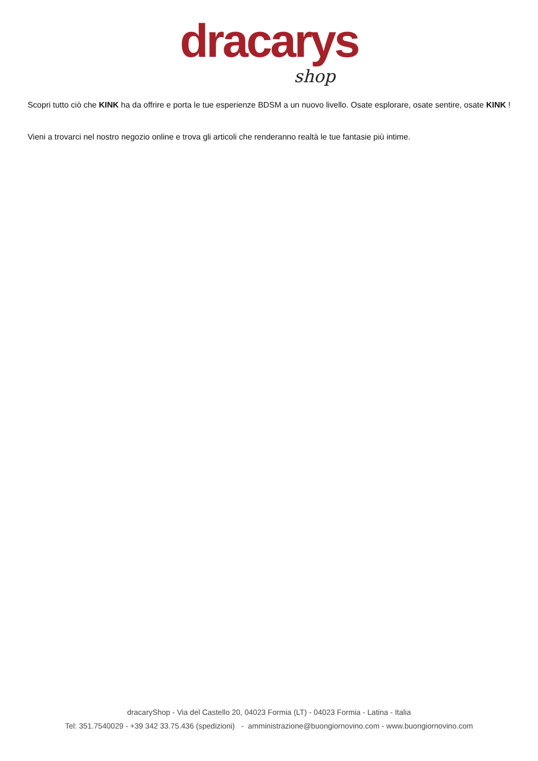dracarys
shop
Scopri tutto ciò che KINK ha da offrire e porta le tue esperienze BDSM a un nuovo livello. Osate esplorare, osate sentire, osate KINK !
Vieni a trovarci nel nostro negozio online e trova gli articoli che renderanno realtà le tue fantasie più intime.
dracaryShop - Via del Castello 20, 04023 Formia (LT) - 04023 Formia - Latina - Italia
Tel: 351.7540029 - +39 342 33.75.436 (spedizioni) - amministrazione@buongiornovino.com - www.buongiornovino.com